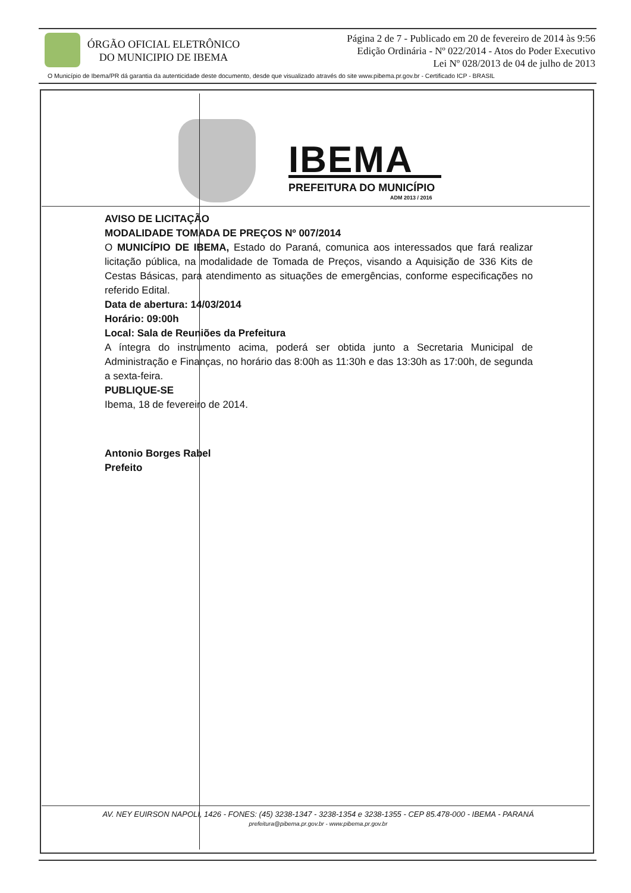ÓRGÃO OFICIAL ELETRÔNICO
DO MUNICIPIO DE IBEMA
Página 2 de 7 - Publicado em 20 de fevereiro de 2014 às 9:56
Edição Ordinária - Nº 022/2014 - Atos do Poder Executivo
Lei Nº 028/2013 de 04 de julho de 2013
O Município de Ibema/PR dá garantia da autenticidade deste documento, desde que visualizado através do site www.pibema.pr.gov.br - Certificado ICP - BRASIL
IBEMA
PREFEITURA DO MUNICÍPIO
ADM 2013 / 2016
AVISO DE LICITAÇÃO
MODALIDADE TOMADA DE PREÇOS Nº 007/2014
O MUNICÍPIO DE IBEMA, Estado do Paraná, comunica aos interessados que fará realizar licitação pública, na modalidade de Tomada de Preços, visando a Aquisição de 336 Kits de Cestas Básicas, para atendimento as situações de emergências, conforme especificações no referido Edital.
Data de abertura: 14/03/2014
Horário: 09:00h
Local: Sala de Reuniões da Prefeitura
A íntegra do instrumento acima, poderá ser obtida junto a Secretaria Municipal de Administração e Finanças, no horário das 8:00h as 11:30h e das 13:30h as 17:00h, de segunda a sexta-feira.
PUBLIQUE-SE
Ibema, 18 de fevereiro de 2014.
Antonio Borges Rabel
Prefeito
AV. NEY EUIRSON NAPOLI, 1426 - FONES: (45) 3238-1347 - 3238-1354 e 3238-1355 - CEP 85.478-000 - IBEMA - PARANÁ
prefeitura@pibema.pr.gov.br - www.pibema.pr.gov.br